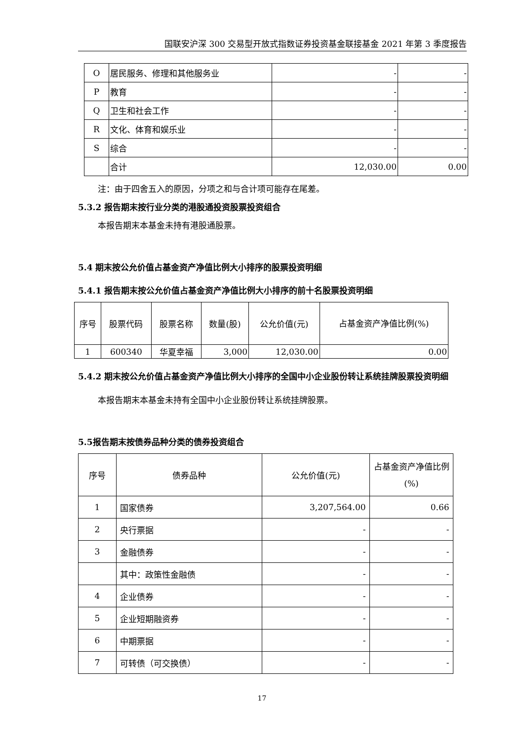国联安沪深 300 交易型开放式指数证券投资基金联接基金 2021 年第 3 季度报告
| O | 居民服务、修理和其他服务业 | - | - |
| P | 教育 | - | - |
| Q | 卫生和社会工作 | - | - |
| R | 文化、体育和娱乐业 | - | - |
| S | 综合 | - | - |
| | 合计 | 12,030.00 | 0.00 |
注：由于四舍五入的原因，分项之和与合计项可能存在尾差。
5.3.2 报告期末按行业分类的港股通投资股票投资组合
本报告期末本基金未持有港股通股票。
5.4 期末按公允价值占基金资产净值比例大小排序的股票投资明细
5.4.1 报告期末按公允价值占基金资产净值比例大小排序的前十名股票投资明细
| 序号 | 股票代码 | 股票名称 | 数量(股) | 公允价值(元) | 占基金资产净值比例(%) |
| --- | --- | --- | --- | --- | --- |
| 1 | 600340 | 华夏幸福 | 3,000 | 12,030.00 | 0.00 |
5.4.2 期末按公允价值占基金资产净值比例大小排序的全国中小企业股份转让系统挂牌股票投资明细
本报告期末本基金未持有全国中小企业股份转让系统挂牌股票。
5.5报告期末按债券品种分类的债券投资组合
| 序号 | 债券品种 | 公允价值(元) | 占基金资产净值比例(%) |
| --- | --- | --- | --- |
| 1 | 国家债券 | 3,207,564.00 | 0.66 |
| 2 | 央行票据 | - | - |
| 3 | 金融债券 | - | - |
| | 其中：政策性金融债 | - | - |
| 4 | 企业债券 | - | - |
| 5 | 企业短期融资券 | - | - |
| 6 | 中期票据 | - | - |
| 7 | 可转债（可交换债） | - | - |
17